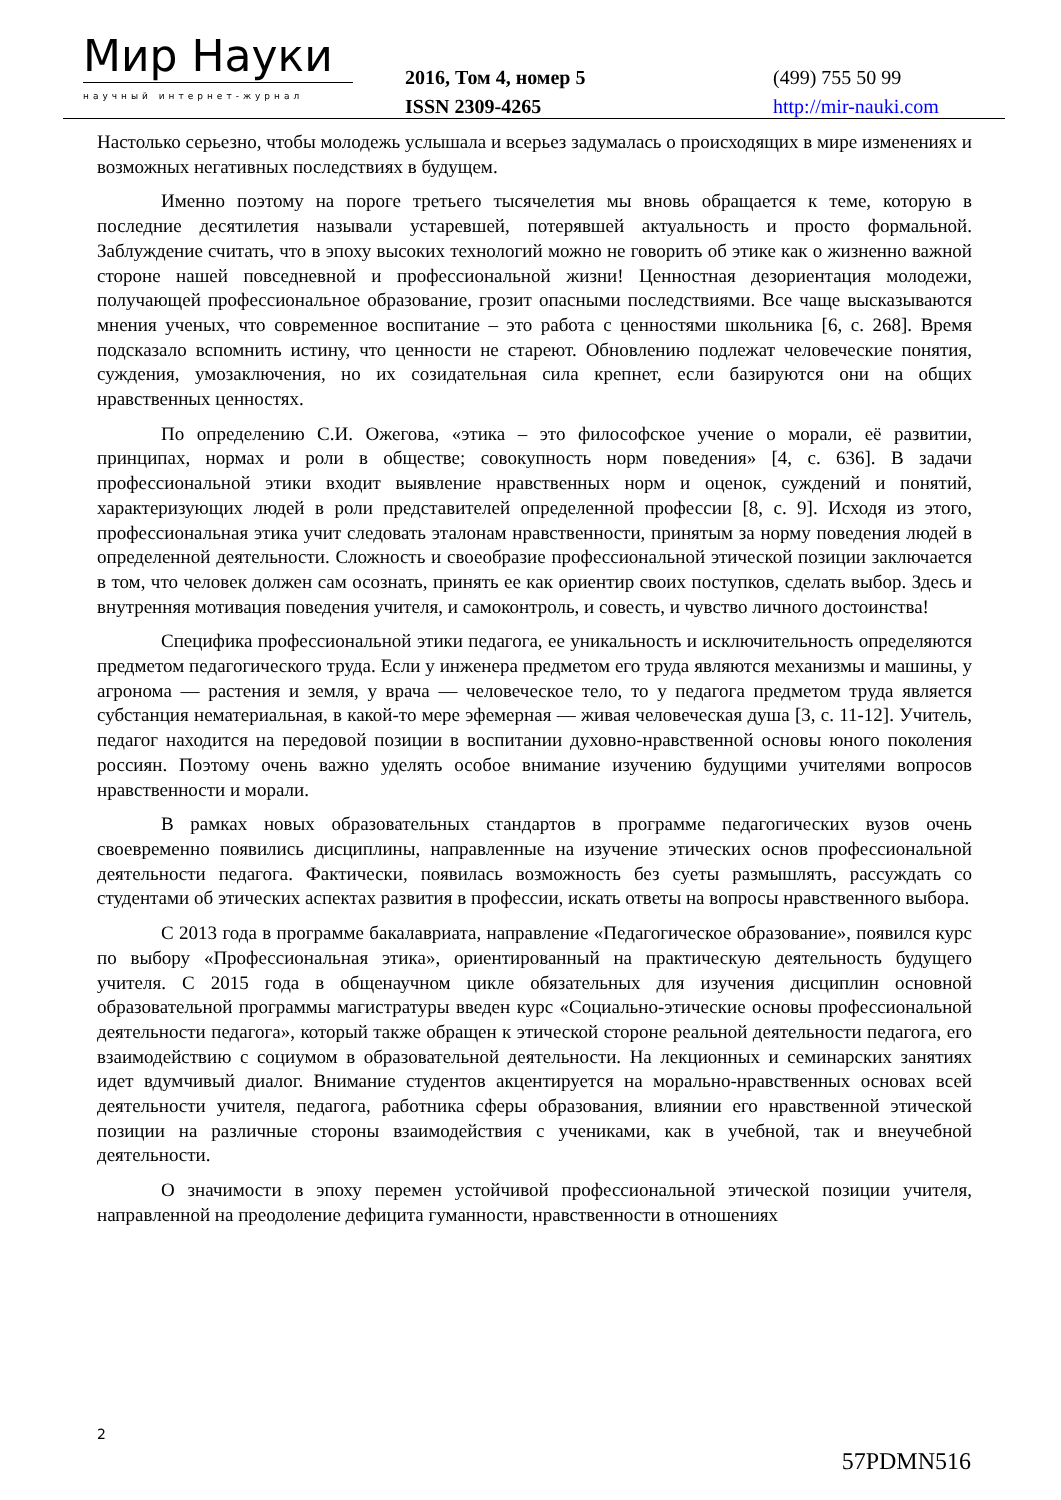Мир Науки
научный интернет-журнал
2016, Том 4, номер 5
ISSN 2309-4265
(499) 755 50 99
http://mir-nauki.com
Настолько серьезно, чтобы молодежь услышала и всерьез задумалась о происходящих в мире изменениях и возможных негативных последствиях в будущем.
Именно поэтому на пороге третьего тысячелетия мы вновь обращается к теме, которую в последние десятилетия называли устаревшей, потерявшей актуальность и просто формальной. Заблуждение считать, что в эпоху высоких технологий можно не говорить об этике как о жизненно важной стороне нашей повседневной и профессиональной жизни! Ценностная дезориентация молодежи, получающей профессиональное образование, грозит опасными последствиями. Все чаще высказываются мнения ученых, что современное воспитание – это работа с ценностями школьника [6, с. 268]. Время подсказало вспомнить истину, что ценности не стареют. Обновлению подлежат человеческие понятия, суждения, умозаключения, но их созидательная сила крепнет, если базируются они на общих нравственных ценностях.
По определению С.И. Ожегова, «этика – это философское учение о морали, её развитии, принципах, нормах и роли в обществе; совокупность норм поведения» [4, с. 636]. В задачи профессиональной этики входит выявление нравственных норм и оценок, суждений и понятий, характеризующих людей в роли представителей определенной профессии [8, с. 9]. Исходя из этого, профессиональная этика учит следовать эталонам нравственности, принятым за норму поведения людей в определенной деятельности. Сложность и своеобразие профессиональной этической позиции заключается в том, что человек должен сам осознать, принять ее как ориентир своих поступков, сделать выбор. Здесь и внутренняя мотивация поведения учителя, и самоконтроль, и совесть, и чувство личного достоинства!
Специфика профессиональной этики педагога, ее уникальность и исключительность определяются предметом педагогического труда. Если у инженера предметом его труда являются механизмы и машины, у агронома — растения и земля, у врача — человеческое тело, то у педагога предметом труда является субстанция нематериальная, в какой-то мере эфемерная — живая человеческая душа [3, с. 11-12]. Учитель, педагог находится на передовой позиции в воспитании духовно-нравственной основы юного поколения россиян. Поэтому очень важно уделять особое внимание изучению будущими учителями вопросов нравственности и морали.
В рамках новых образовательных стандартов в программе педагогических вузов очень своевременно появились дисциплины, направленные на изучение этических основ профессиональной деятельности педагога. Фактически, появилась возможность без суеты размышлять, рассуждать со студентами об этических аспектах развития в профессии, искать ответы на вопросы нравственного выбора.
С 2013 года в программе бакалавриата, направление «Педагогическое образование», появился курс по выбору «Профессиональная этика», ориентированный на практическую деятельность будущего учителя. С 2015 года в общенаучном цикле обязательных для изучения дисциплин основной образовательной программы магистратуры введен курс «Социально-этические основы профессиональной деятельности педагога», который также обращен к этической стороне реальной деятельности педагога, его взаимодействию с социумом в образовательной деятельности. На лекционных и семинарских занятиях идет вдумчивый диалог. Внимание студентов акцентируется на морально-нравственных основах всей деятельности учителя, педагога, работника сферы образования, влиянии его нравственной этической позиции на различные стороны взаимодействия с учениками, как в учебной, так и внеучебной деятельности.
О значимости в эпоху перемен устойчивой профессиональной этической позиции учителя, направленной на преодоление дефицита гуманности, нравственности в отношениях
2
57PDMN516